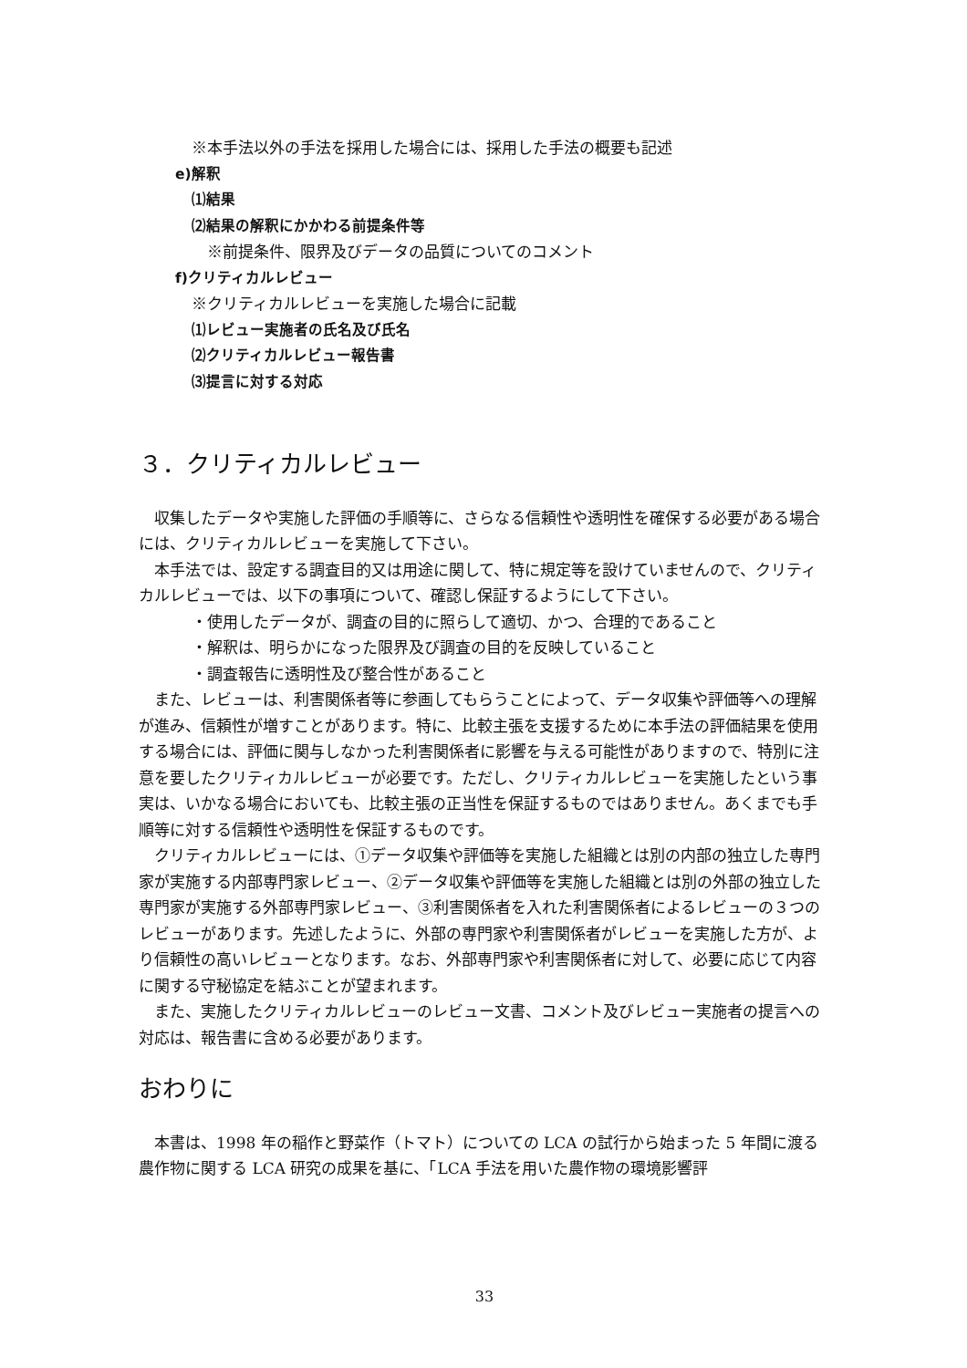※本手法以外の手法を採用した場合には、採用した手法の概要も記述
e)解釈
⑴結果
⑵結果の解釈にかかわる前提条件等
※前提条件、限界及びデータの品質についてのコメント
f)クリティカルレビュー
※クリティカルレビューを実施した場合に記載
⑴レビュー実施者の氏名及び氏名
⑵クリティカルレビュー報告書
⑶提言に対する対応
３．クリティカルレビュー
収集したデータや実施した評価の手順等に、さらなる信頼性や透明性を確保する必要がある場合には、クリティカルレビューを実施して下さい。
本手法では、設定する調査目的又は用途に関して、特に規定等を設けていませんので、クリティカルレビューでは、以下の事項について、確認し保証するようにして下さい。
・使用したデータが、調査の目的に照らして適切、かつ、合理的であること
・解釈は、明らかになった限界及び調査の目的を反映していること
・調査報告に透明性及び整合性があること
また、レビューは、利害関係者等に参画してもらうことによって、データ収集や評価等への理解が進み、信頼性が増すことがあります。特に、比較主張を支援するために本手法の評価結果を使用する場合には、評価に関与しなかった利害関係者に影響を与える可能性がありますので、特別に注意を要したクリティカルレビューが必要です。ただし、クリティカルレビューを実施したという事実は、いかなる場合においても、比較主張の正当性を保証するものではありません。あくまでも手順等に対する信頼性や透明性を保証するものです。
クリティカルレビューには、①データ収集や評価等を実施した組織とは別の内部の独立した専門家が実施する内部専門家レビュー、②データ収集や評価等を実施した組織とは別の外部の独立した専門家が実施する外部専門家レビュー、③利害関係者を入れた利害関係者によるレビューの３つのレビューがあります。先述したように、外部の専門家や利害関係者がレビューを実施した方が、より信頼性の高いレビューとなります。なお、外部専門家や利害関係者に対して、必要に応じて内容に関する守秘協定を結ぶことが望まれます。
また、実施したクリティカルレビューのレビュー文書、コメント及びレビュー実施者の提言への対応は、報告書に含める必要があります。
おわりに
本書は、1998 年の稲作と野菜作（トマト）についての LCA の試行から始まった 5 年間に渡る農作物に関する LCA 研究の成果を基に、「LCA 手法を用いた農作物の環境影響評
33